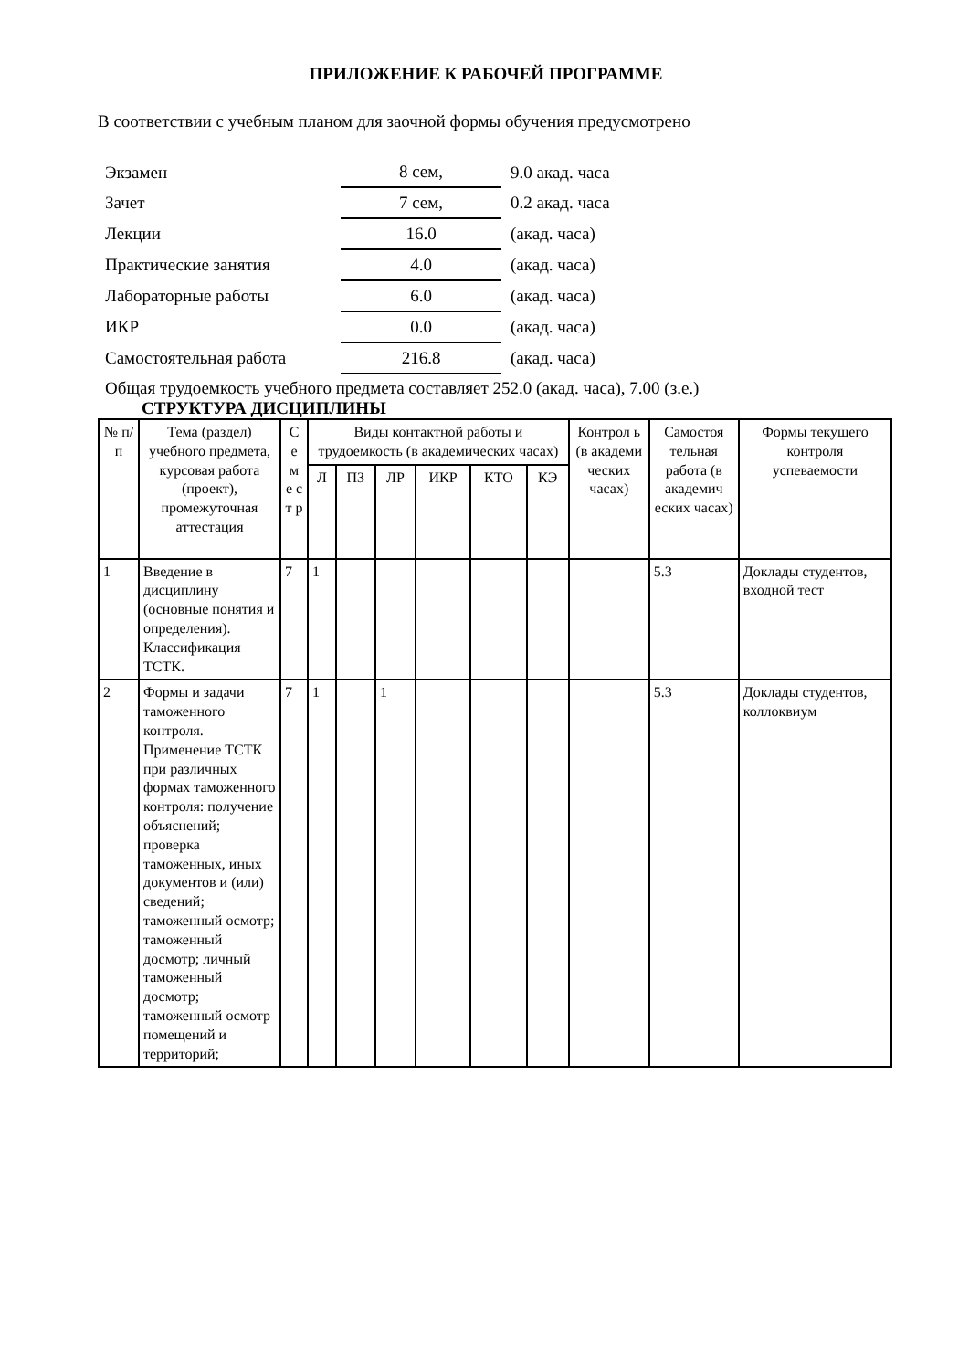ПРИЛОЖЕНИЕ К РАБОЧЕЙ ПРОГРАММЕ
В соответствии с учебным планом для заочной формы обучения предусмотрено
| Экзамен | 8 сем, | 9.0 акад. часа |
| Зачет | 7 сем, | 0.2 акад. часа |
| Лекции | 16.0 | (акад. часа) |
| Практические занятия | 4.0 | (акад. часа) |
| Лабораторные работы | 6.0 | (акад. часа) |
| ИКР | 0.0 | (акад. часа) |
| Самостоятельная работа | 216.8 | (акад. часа) |
Общая трудоемкость учебного предмета составляет 252.0 (акад. часа), 7.00 (з.е.)
СТРУКТУРА ДИСЦИПЛИНЫ
| № п/п | Тема (раздел) учебного предмета, курсовая работа (проект), промежуточная аттестация | С е м е с т р | Виды контактной работы и трудоемкость (в академических часах) | | | | | | Контрол ь (в академи ческих часах) | Самостоя тельная работа (в академич еских часах) | Формы текущего контроля успеваемости |
| --- | --- | --- | --- | --- | --- | --- | --- | --- | --- | --- | --- |
| | | | Л | ПЗ | ЛР | ИКР | КТО | КЭ | | | |
| 1 | Введение в дисциплину (основные понятия и определения). Классификация ТСТК. | 7 | 1 | | | | | | | 5.3 | Доклады студентов, входной тест |
| 2 | Формы и задачи таможенного контроля. Применение ТСТК при различных формах таможенного контроля: получение объяснений; проверка таможенных, иных документов и (или) сведений; таможенный осмотр; таможенный досмотр; личный таможенный досмотр; таможенный осмотр помещений и территорий; | 7 | 1 | | 1 | | | | | 5.3 | Доклады студентов, коллоквиум |